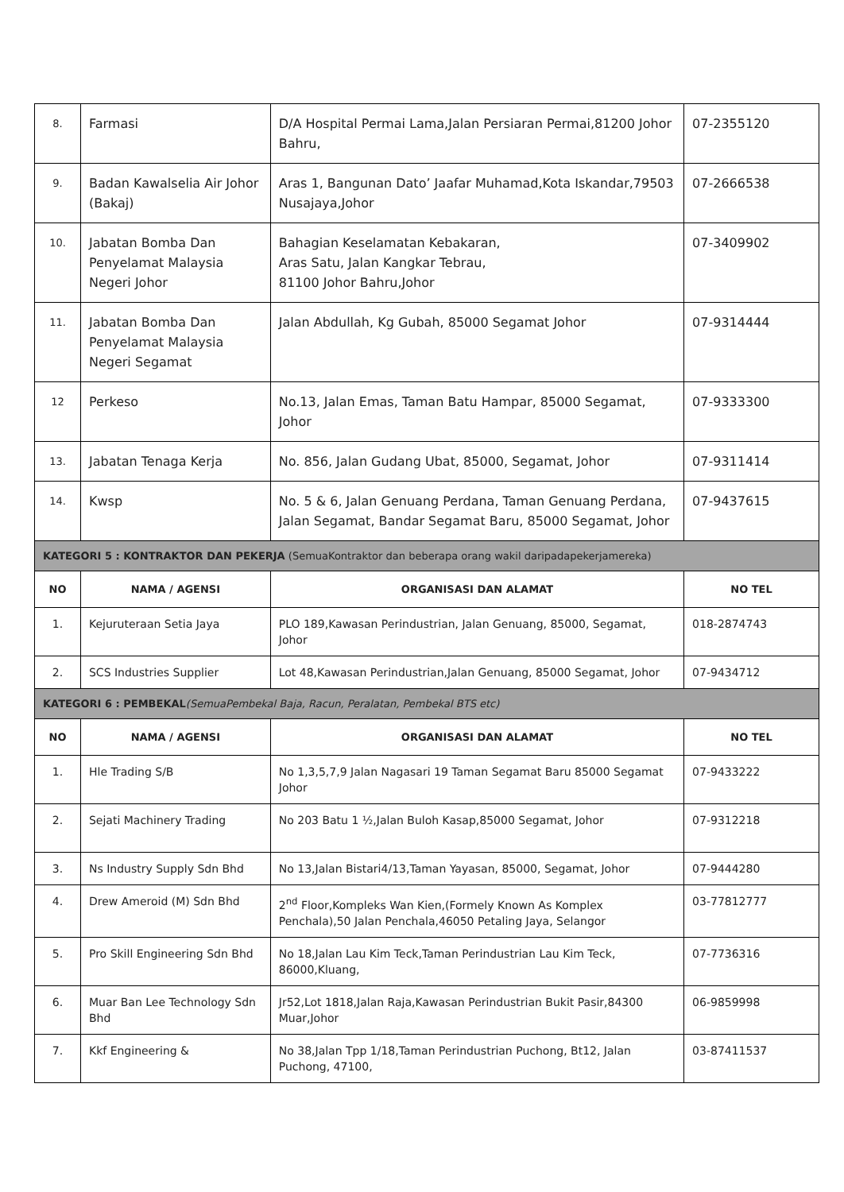| 8. | Farmasi | D/A Hospital Permai Lama,Jalan Persiaran Permai,81200 Johor Bahru, | 07-2355120 |
| 9. | Badan Kawalselia Air Johor (Bakaj) | Aras 1, Bangunan Dato’ Jaafar Muhamad,Kota Iskandar,79503 Nusajaya,Johor | 07-2666538 |
| 10. | Jabatan Bomba Dan Penyelamat Malaysia Negeri Johor | Bahagian Keselamatan Kebakaran, Aras Satu, Jalan Kangkar Tebrau, 81100 Johor Bahru,Johor | 07-3409902 |
| 11. | Jabatan Bomba Dan Penyelamat Malaysia Negeri Segamat | Jalan Abdullah, Kg Gubah, 85000 Segamat Johor | 07-9314444 |
| 12 | Perkeso | No.13, Jalan Emas, Taman Batu Hampar, 85000 Segamat, Johor | 07-9333300 |
| 13. | Jabatan Tenaga Kerja | No. 856, Jalan Gudang Ubat, 85000, Segamat, Johor | 07-9311414 |
| 14. | Kwsp | No. 5 & 6, Jalan Genuang Perdana, Taman Genuang Perdana, Jalan Segamat, Bandar Segamat Baru, 85000 Segamat, Johor | 07-9437615 |
| KATEGORI 5 : KONTRAKTOR DAN PEKERJA (SemuaKontraktor dan beberapa orang wakil daripadapekerjamereka) | | | |
| NO | NAMA / AGENSI | ORGANISASI DAN ALAMAT | NO TEL |
| 1. | Kejuruteraan Setia Jaya | PLO 189,Kawasan Perindustrian, Jalan Genuang, 85000, Segamat, Johor | 018-2874743 |
| 2. | SCS Industries Supplier | Lot 48,Kawasan Perindustrian,Jalan Genuang, 85000 Segamat, Johor | 07-9434712 |
| KATEGORI 6 : PEMBEKAL (SemuaPembekal Baja, Racun, Peralatan, Pembekal BTS etc) | | | |
| NO | NAMA / AGENSI | ORGANISASI DAN ALAMAT | NO TEL |
| 1. | Hle Trading S/B | No 1,3,5,7,9 Jalan Nagasari 19 Taman Segamat Baru 85000 Segamat Johor | 07-9433222 |
| 2. | Sejati Machinery Trading | No 203 Batu 1 ½,Jalan Buloh Kasap,85000 Segamat, Johor | 07-9312218 |
| 3. | Ns Industry Supply Sdn Bhd | No 13,Jalan Bistari4/13,Taman Yayasan, 85000, Segamat, Johor | 07-9444280 |
| 4. | Drew Ameroid (M) Sdn Bhd | 2<sup>nd</sup> Floor,Kompleks Wan Kien,(Formely Known As Komplex Penchala),50 Jalan Penchala,46050 Petaling Jaya, Selangor | 03-77812777 |
| 5. | Pro Skill Engineering Sdn Bhd | No 18,Jalan Lau Kim Teck,Taman Perindustrian Lau Kim Teck, 86000,Kluang, | 07-7736316 |
| 6. | Muar Ban Lee Technology Sdn Bhd | Jr52,Lot 1818,Jalan Raja,Kawasan Perindustrian Bukit Pasir,84300 Muar,Johor | 06-9859998 |
| 7. | Kkf Engineering & | No 38,Jalan Tpp 1/18,Taman Perindustrian Puchong, Bt12, Jalan Puchong, 47100, | 03-87411537 |